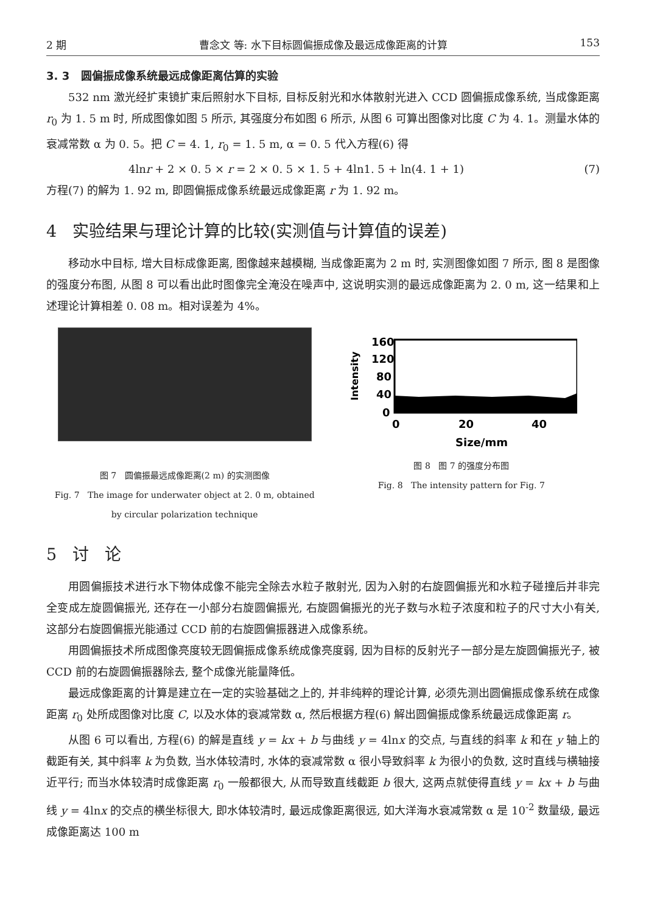2 期 曹念文 等: 水下目标圆偏振成像及最远成像距离的计算 153
3. 3 圆偏振成像系统最远成像距离估算的实验
532 nm 激光经扩束镜扩束后照射水下目标, 目标反射光和水体散射光进入 CCD 圆偏振成像系统, 当成像距离 r<sub>0</sub> 为 1. 5 m 时, 所成图像如图 5 所示, 其强度分布如图 6 所示, 从图 6 可算出图像对比度 C 为 4. 1。测量水体的衰减常数 α 为 0. 5。把 C = 4. 1, r<sub>0</sub> = 1. 5 m, α = 0. 5 代入方程(6) 得
4lnr + 2 × 0. 5 × r = 2 × 0. 5 × 1. 5 + 4ln1. 5 + ln(4. 1 + 1) (7)
方程(7) 的解为 1. 92 m, 即圆偏振成像系统最远成像距离 r 为 1. 92 m。
4 实验结果与理论计算的比较(实测值与计算值的误差)
移动水中目标, 增大目标成像距离, 图像越来越模糊, 当成像距离为 2 m 时, 实测图像如图 7 所示, 图 8 是图像的强度分布图, 从图 8 可以看出此时图像完全淹没在噪声中, 这说明实测的最远成像距离为 2. 0 m, 这一结果和上述理论计算相差 0. 08 m。相对误差为 4%。
图 7 圆偏振最远成像距离(2 m) 的实测图像
Fig. 7 The image for underwater object at 2. 0 m, obtained
by circular polarization technique
Intensity
160
120
80
40
0
0
20
40
Size/mm
图 8 图 7 的强度分布图
Fig. 8 The intensity pattern for Fig. 7
5 讨 论
用圆偏振技术进行水下物体成像不能完全除去水粒子散射光, 因为入射的右旋圆偏振光和水粒子碰撞后并非完全变成左旋圆偏振光, 还存在一小部分右旋圆偏振光, 右旋圆偏振光的光子数与水粒子浓度和粒子的尺寸大小有关, 这部分右旋圆偏振光能通过 CCD 前的右旋圆偏振器进入成像系统。
用圆偏振技术所成图像亮度较无圆偏振成像系统成像亮度弱, 因为目标的反射光子一部分是左旋圆偏振光子, 被 CCD 前的右旋圆偏振器除去, 整个成像光能量降低。
最远成像距离的计算是建立在一定的实验基础之上的, 并非纯粹的理论计算, 必须先测出圆偏振成像系统在成像距离 r<sub>0</sub> 处所成图像对比度 C, 以及水体的衰减常数 α, 然后根据方程(6) 解出圆偏振成像系统最远成像距离 r。
从图 6 可以看出, 方程(6) 的解是直线 y = kx + b 与曲线 y = 4lnx 的交点, 与直线的斜率 k 和在 y 轴上的截距有关, 其中斜率 k 为负数, 当水体较清时, 水体的衰减常数 α 很小导致斜率 k 为很小的负数, 这时直线与横轴接近平行; 而当水体较清时成像距离 r<sub>0</sub> 一般都很大, 从而导致直线截距 b 很大, 这两点就使得直线 y = kx + b 与曲线 y = 4lnx 的交点的横坐标很大, 即水体较清时, 最远成像距离很远, 如大洋海水衰减常数 α 是 10<sup>-2</sup> 数量级, 最远成像距离达 100 m